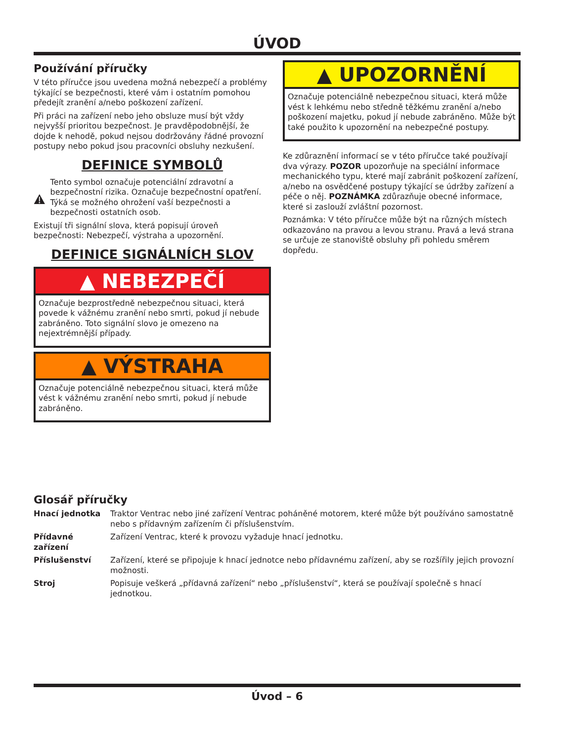ÚVOD
Používání příručky
V této příručce jsou uvedena možná nebezpečí a problémy týkající se bezpečnosti, které vám i ostatním pomohou předejít zranění a/nebo poškození zařízení.
Při práci na zařízení nebo jeho obsluze musí být vždy nejvyšší prioritou bezpečnost. Je pravděpodobnější, že dojde k nehodě, pokud nejsou dodržovány řádné provozní postupy nebo pokud jsou pracovníci obsluhy nezkušení.
DEFINICE SYMBOLŮ
Tento symbol označuje potenciální zdravotní a bezpečnostní rizika. Označuje bezpečnostní opatření. Týká se možného ohrožení vaší bezpečnosti a bezpečnosti ostatních osob.
Existují tři signální slova, která popisují úroveň bezpečnosti: Nebezpečí, výstraha a upozornění.
DEFINICE SIGNÁLNÍCH SLOV
▲ NEBEZPEČÍ
Označuje bezprostředně nebezpečnou situaci, která povede k vážnému zranění nebo smrti, pokud jí nebude zabráněno. Toto signální slovo je omezeno na nejextrémnější případy.
▲ VÝSTRAHA
Označuje potenciálně nebezpečnou situaci, která může vést k vážnému zranění nebo smrti, pokud jí nebude zabráněno.
▲ UPOZORNĚNÍ
Označuje potenciálně nebezpečnou situaci, která může vést k lehkému nebo středně těžkému zranění a/nebo poškození majetku, pokud jí nebude zabráněno. Může být také použito k upozornění na nebezpečné postupy.
Ke zdůraznění informací se v této příručce také používají dva výrazy. POZOR upozorňuje na speciální informace mechanického typu, které mají zabránit poškození zařízení, a/nebo na osvědčené postupy týkající se údržby zařízení a péče o něj. POZNÁMKA zdůrazňuje obecné informace, které si zaslouží zvláštní pozornost.
Poznámka: V této příručce může být na různých místech odkazováno na pravou a levou stranu. Pravá a levá strana se určuje ze stanoviště obsluhy při pohledu směrem dopředu.
Glosář příručky
Hnací jednotka
Traktor Ventrac nebo jiné zařízení Ventrac poháněné motorem, které může být používáno samostatně nebo s přídavným zařízením či příslušenstvím.
Přídavné zařízení
Zařízení Ventrac, které k provozu vyžaduje hnací jednotku.
Příslušenství
Zařízení, které se připojuje k hnací jednotce nebo přídavnému zařízení, aby se rozšířily jejich provozní možnosti.
Stroj
Popisuje veškerá „přídavná zařízení“ nebo „příslušenství“, která se používají společně s hnací jednotkou.
Úvod – 6